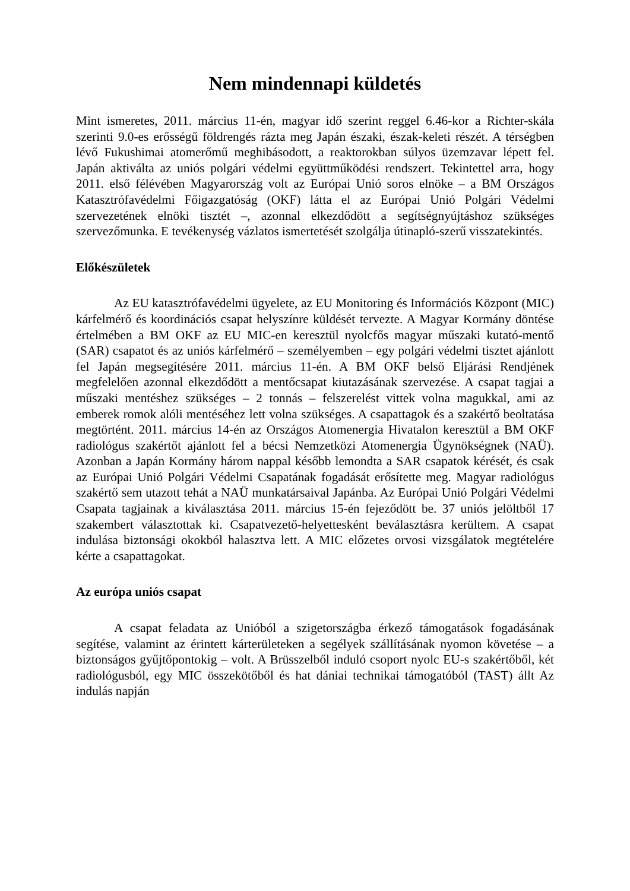Nem mindennapi küldetés
Mint ismeretes, 2011. március 11-én, magyar idő szerint reggel 6.46-kor a Richter-skála szerinti 9.0-es erősségű földrengés rázta meg Japán északi, észak-keleti részét. A térségben lévő Fukushimai atomerőmű meghibásodott, a reaktorokban súlyos üzemzavar lépett fel. Japán aktiválta az uniós polgári védelmi együttműködési rendszert. Tekintettel arra, hogy 2011. első félévében Magyarország volt az Európai Unió soros elnöke – a BM Országos Katasztrófavédelmi Főigazgatóság (OKF) látta el az Európai Unió Polgári Védelmi szervezetének elnöki tisztét –, azonnal elkezdődött a segítségnyújtáshoz szükséges szervezőmunka. E tevékenység vázlatos ismertetését szolgálja útinapló-szerű visszatekintés.
Előkészületek
Az EU katasztrófavédelmi ügyelete, az EU Monitoring és Információs Központ (MIC) kárfelmérő és koordinációs csapat helyszínre küldését tervezte. A Magyar Kormány döntése értelmében a BM OKF az EU MIC-en keresztül nyolcfős magyar műszaki kutató-mentő (SAR) csapatot és az uniós kárfelmérő – személyemben – egy polgári védelmi tisztet ajánlott fel Japán megsegítésére 2011. március 11-én. A BM OKF belső Eljárási Rendjének megfelelően azonnal elkezdődött a mentőcsapat kiutazásának szervezése. A csapat tagjai a műszaki mentéshez szükséges – 2 tonnás – felszerelést vittek volna magukkal, ami az emberek romok alóli mentéséhez lett volna szükséges. A csapattagok és a szakértő beoltatása megtörtént. 2011. március 14-én az Országos Atomenergia Hivatalon keresztül a BM OKF radiológus szakértőt ajánlott fel a bécsi Nemzetközi Atomenergia Ügynökségnek (NAÜ). Azonban a Japán Kormány három nappal később lemondta a SAR csapatok kérését, és csak az Európai Unió Polgári Védelmi Csapatának fogadását erősítette meg. Magyar radiológus szakértő sem utazott tehát a NAÜ munkatársaival Japánba. Az Európai Unió Polgári Védelmi Csapata tagjainak a kiválasztása 2011. március 15-én fejeződött be. 37 uniós jelöltből 17 szakembert választottak ki. Csapatvezető-helyettesként beválasztásra kerültem. A csapat indulása biztonsági okokból halasztva lett. A MIC előzetes orvosi vizsgálatok megtételére kérte a csapattagokat.
Az európa uniós csapat
A csapat feladata az Unióból a szigetországba érkező támogatások fogadásának segítése, valamint az érintett kárterületeken a segélyek szállításának nyomon követése – a biztonságos gyűjtőpontokig – volt. A Brüsszelből induló csoport nyolc EU-s szakértőből, két radiológusból, egy MIC összekötőből és hat dániai technikai támogatóból (TAST) állt Az indulás napján